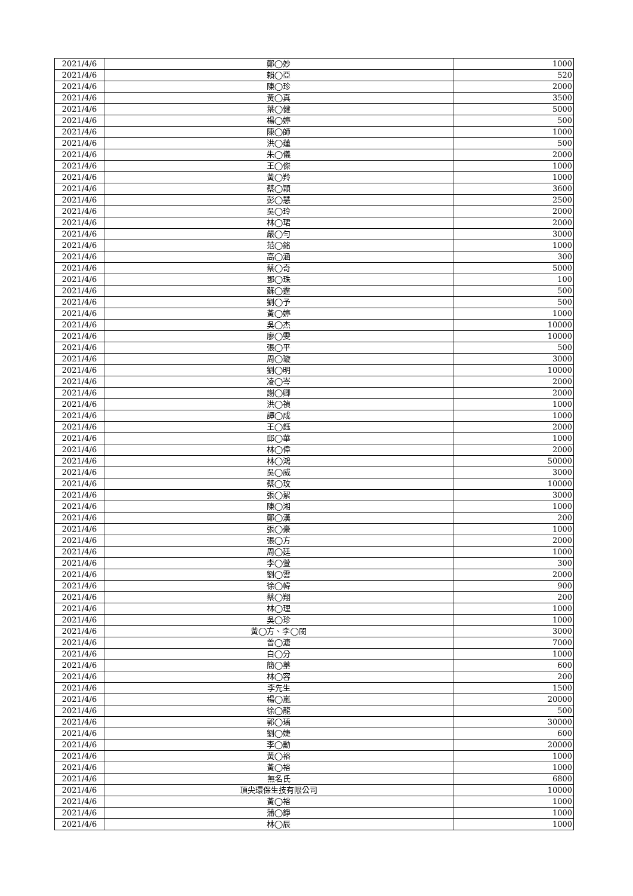| 2021/4/6 | 鄭◯妙 | 1000 |
| 2021/4/6 | 賴◯亞 | 520 |
| 2021/4/6 | 陳◯珍 | 2000 |
| 2021/4/6 | 黃◯真 | 3500 |
| 2021/4/6 | 葉◯健 | 5000 |
| 2021/4/6 | 楊◯婷 | 500 |
| 2021/4/6 | 陳◯師 | 1000 |
| 2021/4/6 | 洪◯蓮 | 500 |
| 2021/4/6 | 朱◯儀 | 2000 |
| 2021/4/6 | 王◯傑 | 1000 |
| 2021/4/6 | 黃◯羚 | 1000 |
| 2021/4/6 | 蔡◯穎 | 3600 |
| 2021/4/6 | 彭◯慧 | 2500 |
| 2021/4/6 | 吳◯玲 | 2000 |
| 2021/4/6 | 林◯珺 | 2000 |
| 2021/4/6 | 嚴◯勻 | 3000 |
| 2021/4/6 | 范◯銘 | 1000 |
| 2021/4/6 | 高◯涵 | 300 |
| 2021/4/6 | 蔡◯奇 | 5000 |
| 2021/4/6 | 鄧◯珠 | 100 |
| 2021/4/6 | 蘇◯霆 | 500 |
| 2021/4/6 | 劉◯予 | 500 |
| 2021/4/6 | 黃◯婷 | 1000 |
| 2021/4/6 | 吳◯杰 | 10000 |
| 2021/4/6 | 廖◯雯 | 10000 |
| 2021/4/6 | 張◯平 | 500 |
| 2021/4/6 | 周◯璇 | 3000 |
| 2021/4/6 | 劉◯明 | 10000 |
| 2021/4/6 | 凌◯岑 | 2000 |
| 2021/4/6 | 謝◯卿 | 2000 |
| 2021/4/6 | 洪◯禎 | 1000 |
| 2021/4/6 | 譚◯成 | 1000 |
| 2021/4/6 | 王◯鈺 | 2000 |
| 2021/4/6 | 邱◯華 | 1000 |
| 2021/4/6 | 林◯偉 | 2000 |
| 2021/4/6 | 林◯鴻 | 50000 |
| 2021/4/6 | 吳◯威 | 3000 |
| 2021/4/6 | 蔡◯玟 | 10000 |
| 2021/4/6 | 張◯絜 | 3000 |
| 2021/4/6 | 陳◯湘 | 1000 |
| 2021/4/6 | 鄭◯漢 | 200 |
| 2021/4/6 | 張◯豪 | 1000 |
| 2021/4/6 | 張◯方 | 2000 |
| 2021/4/6 | 周◯廷 | 1000 |
| 2021/4/6 | 李◯萱 | 300 |
| 2021/4/6 | 劉◯雲 | 2000 |
| 2021/4/6 | 徐◯幃 | 900 |
| 2021/4/6 | 蔡◯翔 | 200 |
| 2021/4/6 | 林◯理 | 1000 |
| 2021/4/6 | 吳◯珍 | 1000 |
| 2021/4/6 | 黃◯方、李◯閔 | 3000 |
| 2021/4/6 | 曾◯溏 | 7000 |
| 2021/4/6 | 白◯分 | 1000 |
| 2021/4/6 | 簡◯蓁 | 600 |
| 2021/4/6 | 林◯容 | 200 |
| 2021/4/6 | 李先生 | 1500 |
| 2021/4/6 | 楊◯嵐 | 20000 |
| 2021/4/6 | 徐◯龍 | 500 |
| 2021/4/6 | 郭◯瑀 | 30000 |
| 2021/4/6 | 劉◯婕 | 600 |
| 2021/4/6 | 李◯勳 | 20000 |
| 2021/4/6 | 黃◯裕 | 1000 |
| 2021/4/6 | 黃◯裕 | 1000 |
| 2021/4/6 | 無名氏 | 6800 |
| 2021/4/6 | 頂尖環保生技有限公司 | 10000 |
| 2021/4/6 | 黃◯裕 | 1000 |
| 2021/4/6 | 蒲◯錚 | 1000 |
| 2021/4/6 | 林◯辰 | 1000 |